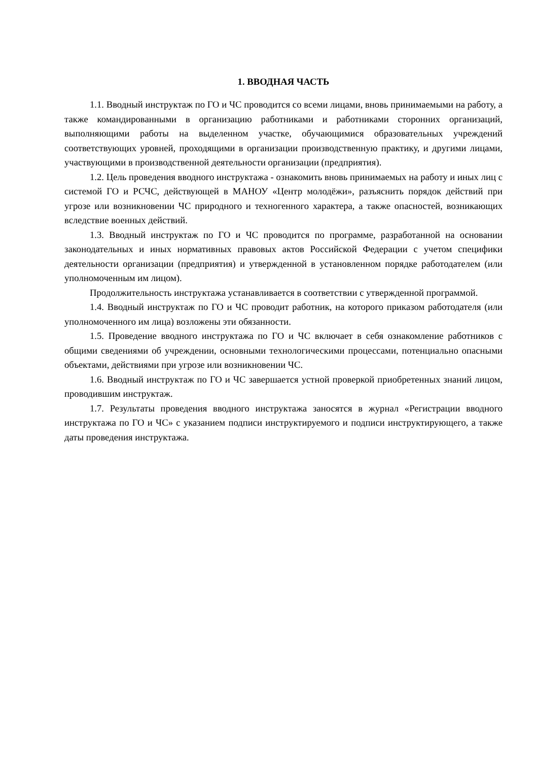1. ВВОДНАЯ ЧАСТЬ
1.1. Вводный инструктаж по ГО и ЧС проводится со всеми лицами, вновь принимаемыми на работу, а также командированными в организацию работниками и работниками сторонних организаций, выполняющими работы на выделенном участке, обучающимися образовательных учреждений соответствующих уровней, проходящими в организации производственную практику, и другими лицами, участвующими в производственной деятельности организации (предприятия).
1.2. Цель проведения вводного инструктажа - ознакомить вновь принимаемых на работу и иных лиц с системой ГО и РСЧС, действующей в МАНОУ «Центр молодёжи», разъяснить порядок действий при угрозе или возникновении ЧС природного и техногенного характера, а также опасностей, возникающих вследствие военных действий.
1.3. Вводный инструктаж по ГО и ЧС проводится по программе, разработанной на основании законодательных и иных нормативных правовых актов Российской Федерации с учетом специфики деятельности организации (предприятия) и утвержденной в установленном порядке работодателем (или уполномоченным им лицом).
Продолжительность инструктажа устанавливается в соответствии с утвержденной программой.
1.4. Вводный инструктаж по ГО и ЧС проводит работник, на которого приказом работодателя (или уполномоченного им лица) возложены эти обязанности.
1.5. Проведение вводного инструктажа по ГО и ЧС включает в себя ознакомление работников с общими сведениями об учреждении, основными технологическими процессами, потенциально опасными объектами, действиями при угрозе или возникновении ЧС.
1.6. Вводный инструктаж по ГО и ЧС завершается устной проверкой приобретенных знаний лицом, проводившим инструктаж.
1.7. Результаты проведения вводного инструктажа заносятся в журнал «Регистрации вводного инструктажа по ГО и ЧС» с указанием подписи инструктируемого и подписи инструктирующего, а также даты проведения инструктажа.